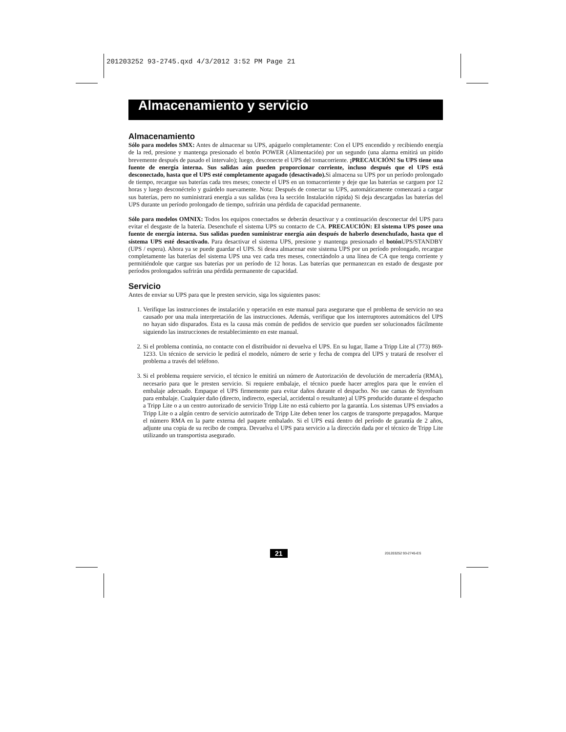201203252 93-2745.qxd 4/3/2012 3:52 PM Page 21
Almacenamiento y servicio
Almacenamiento
Sólo para modelos SMX: Antes de almacenar su UPS, apáguelo completamente: Con el UPS encendido y recibiendo energía de la red, presione y mantenga presionado el botón POWER (Alimentación) por un segundo (una alarma emitirá un pitido brevemente después de pasado el intervalo); luego, desconecte el UPS del tomacorriente. ¡PRECAUCIÓN! Su UPS tiene una fuente de energía interna. Sus salidas aún pueden proporcionar corriente, incluso después que el UPS está desconectado, hasta que el UPS esté completamente apagado (desactivado). Si almacena su UPS por un período prolongado de tiempo, recargue sus baterías cada tres meses; conecte el UPS en un tomacorriente y deje que las baterías se carguen por 12 horas y luego desconéctelo y guárdelo nuevamente. Nota: Después de conectar su UPS, automáticamente comenzará a cargar sus baterías, pero no suministrará energía a sus salidas (vea la sección Instalación rápida) Si deja descargadas las baterías del UPS durante un período prolongado de tiempo, sufrirán una pérdida de capacidad permanente.
Sólo para modelos OMNIX: Todos los equipos conectados se deberán desactivar y a continuación desconectar del UPS para evitar el desgaste de la batería. Desenchufe el sistema UPS su contacto de CA. PRECAUCIÓN: El sistema UPS posee una fuente de energía interna. Sus salidas pueden suministrar energía aún después de haberlo desenchufado, hasta que el sistema UPS esté desactivado. Para desactivar el sistema UPS, presione y mantenga presionado el botón UPS/STANDBY (UPS / espera). Ahora ya se puede guardar el UPS. Si desea almacenar este sistema UPS por un período prolongado, recargue completamente las baterías del sistema UPS una vez cada tres meses, conectándolo a una línea de CA que tenga corriente y permitiéndole que cargue sus baterías por un período de 12 horas. Las baterías que permanezcan en estado de desgaste por períodos prolongados sufrirán una pérdida permanente de capacidad.
Servicio
Antes de enviar su UPS para que le presten servicio, siga los siguientes pasos:
1. Verifique las instrucciones de instalación y operación en este manual para asegurarse que el problema de servicio no sea causado por una mala interpretación de las instrucciones. Además, verifique que los interruptores automáticos del UPS no hayan sido disparados. Esta es la causa más común de pedidos de servicio que pueden ser solucionados fácilmente siguiendo las instrucciones de restablecimiento en este manual.
2. Si el problema continúa, no contacte con el distribuidor ni devuelva el UPS. En su lugar, llame a Tripp Lite al (773) 869-1233. Un técnico de servicio le pedirá el modelo, número de serie y fecha de compra del UPS y tratará de resolver el problema a través del teléfono.
3. Si el problema requiere servicio, el técnico le emitirá un número de Autorización de devolución de mercadería (RMA), necesario para que le presten servicio. Si requiere embalaje, el técnico puede hacer arreglos para que le envíen el embalaje adecuado. Empaque el UPS firmemente para evitar daños durante el despacho. No use camas de Styrofoam para embalaje. Cualquier daño (directo, indirecto, especial, accidental o resultante) al UPS producido durante el despacho a Tripp Lite o a un centro autorizado de servicio Tripp Lite no está cubierto por la garantía. Los sistemas UPS enviados a Tripp Lite o a algún centro de servicio autorizado de Tripp Lite deben tener los cargos de transporte prepagados. Marque el número RMA en la parte externa del paquete embalado. Si el UPS está dentro del período de garantía de 2 años, adjunte una copia de su recibo de compra. Devuelva el UPS para servicio a la dirección dada por el técnico de Tripp Lite utilizando un transportista asegurado.
21 201203252 93-2745-ES